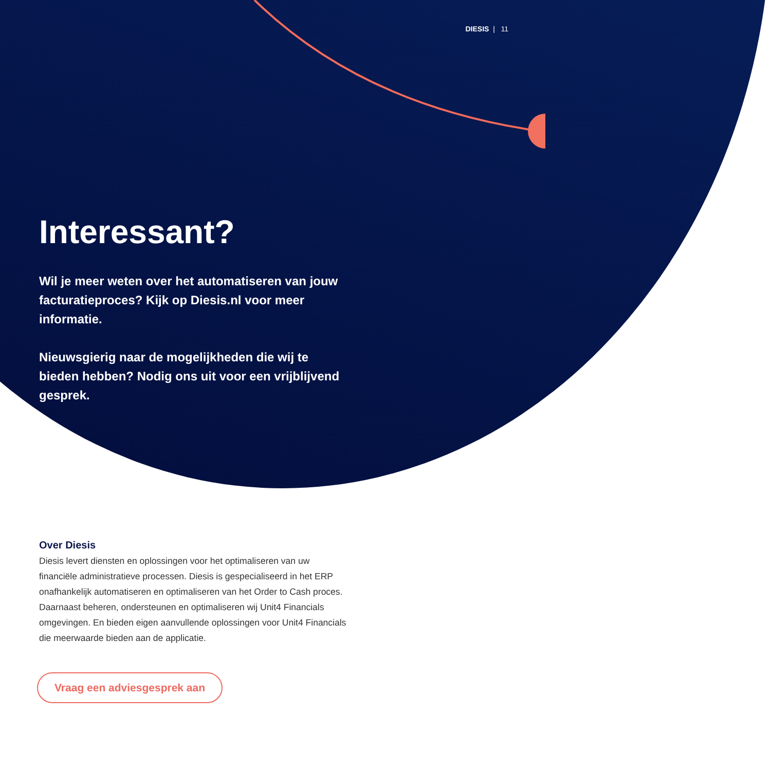DIESIS | 11
Interessant?
Wil je meer weten over het automatiseren van jouw facturatieproces? Kijk op Diesis.nl voor meer informatie.
Nieuwsgierig naar de mogelijkheden die wij te bieden hebben? Nodig ons uit voor een vrijblijvend gesprek.
Over Diesis
Diesis levert diensten en oplossingen voor het optimaliseren van uw financiële administratieve processen. Diesis is gespecialiseerd in het ERP onafhankelijk automatiseren en optimaliseren van het Order to Cash proces. Daarnaast beheren, ondersteunen en optimaliseren wij Unit4 Financials omgevingen. En bieden eigen aanvullende oplossingen voor Unit4 Financials die meerwaarde bieden aan de applicatie.
Vraag een adviesgesprek aan